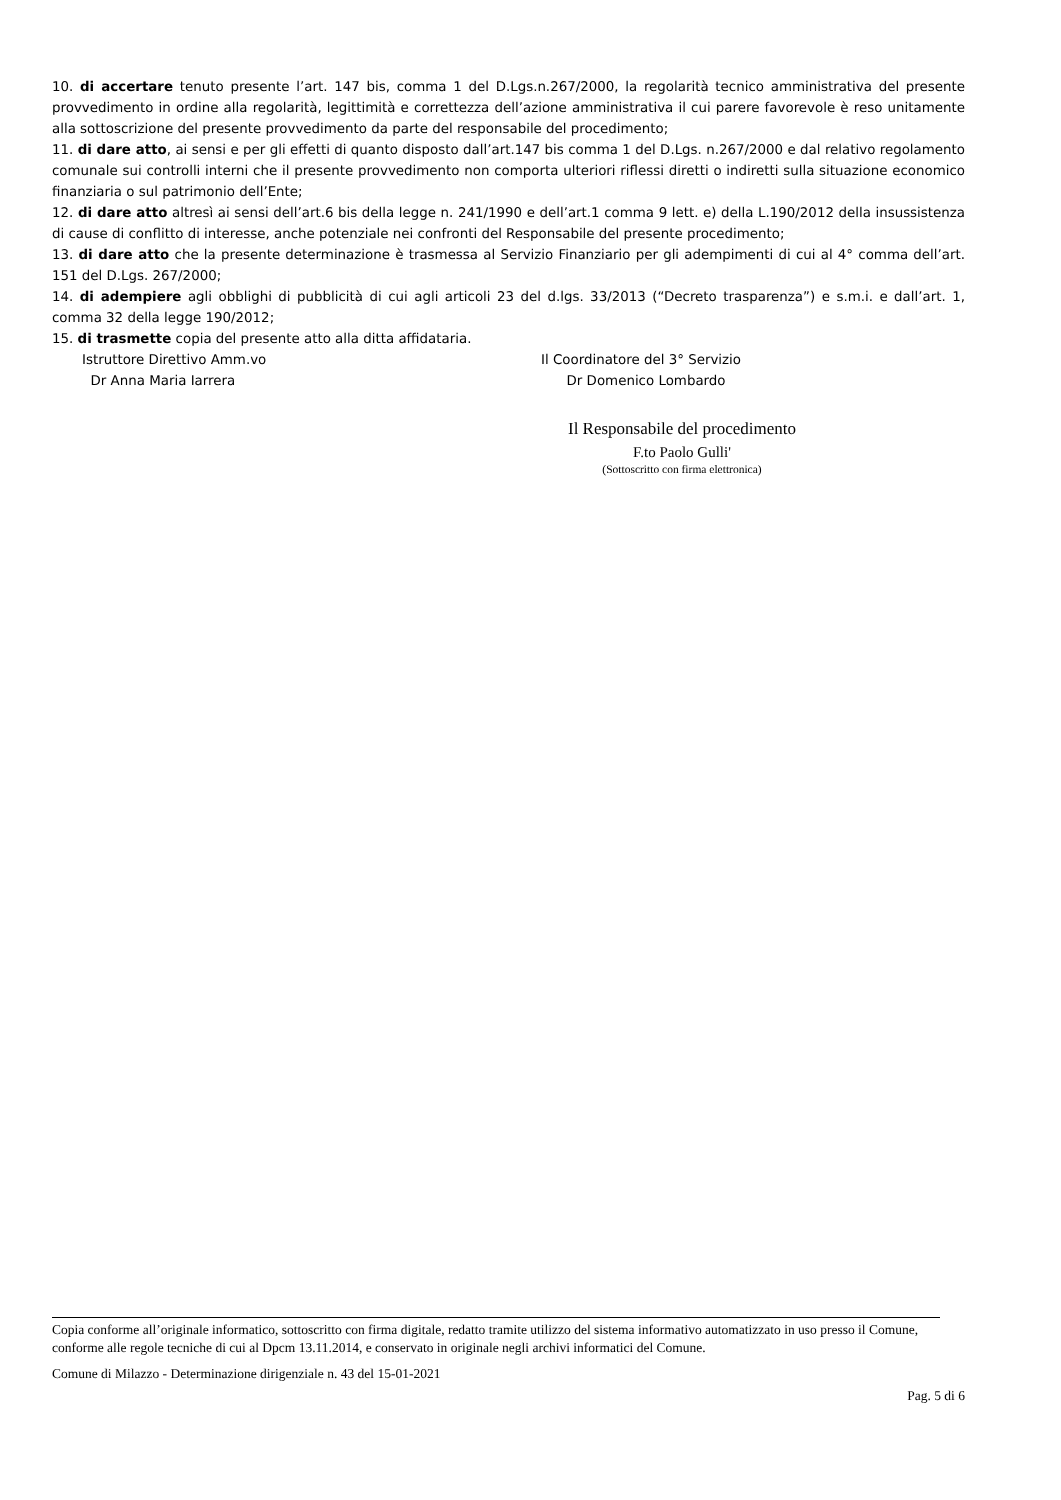10. di accertare tenuto presente l’art. 147 bis, comma 1 del D.Lgs.n.267/2000, la regolarità tecnico amministrativa del presente provvedimento in ordine alla regolarità, legittimità e correttezza dell’azione amministrativa il cui parere favorevole è reso unitamente alla sottoscrizione del presente provvedimento da parte del responsabile del procedimento;
11. di dare atto, ai sensi e per gli effetti di quanto disposto dall’art.147 bis comma 1 del D.Lgs. n.267/2000 e dal relativo regolamento comunale sui controlli interni che il presente provvedimento non comporta ulteriori riflessi diretti o indiretti sulla situazione economico finanziaria o sul patrimonio dell’Ente;
12. di dare atto altresì ai sensi dell’art.6 bis della legge n. 241/1990 e dell’art.1 comma 9 lett. e) della L.190/2012 della insussistenza di cause di conflitto di interesse, anche potenziale nei confronti del Responsabile del presente procedimento;
13. di dare atto che la presente determinazione è trasmessa al Servizio Finanziario per gli adempimenti di cui al 4° comma dell’art. 151 del D.Lgs. 267/2000;
14. di adempiere agli obblighi di pubblicità di cui agli articoli 23 del d.lgs. 33/2013 (“Decreto trasparenza”) e s.m.i. e dall’art. 1, comma 32 della legge 190/2012;
15. di trasmette copia del presente atto alla ditta affidataria.
Istruttore Direttivo Amm.vo
Dr Anna Maria Iarrera
Il Coordinatore del 3° Servizio
Dr Domenico Lombardo
Il Responsabile del procedimento
F.to Paolo Gulli'
(Sottoscritto con firma elettronica)
Copia conforme all’originale informatico, sottoscritto con firma digitale, redatto tramite utilizzo del sistema informativo automatizzato in uso presso il Comune, conforme alle regole tecniche di cui al Dpcm 13.11.2014, e conservato in originale negli archivi informatici del Comune.
Comune di Milazzo - Determinazione dirigenziale n. 43 del 15-01-2021
Pag. 5 di 6